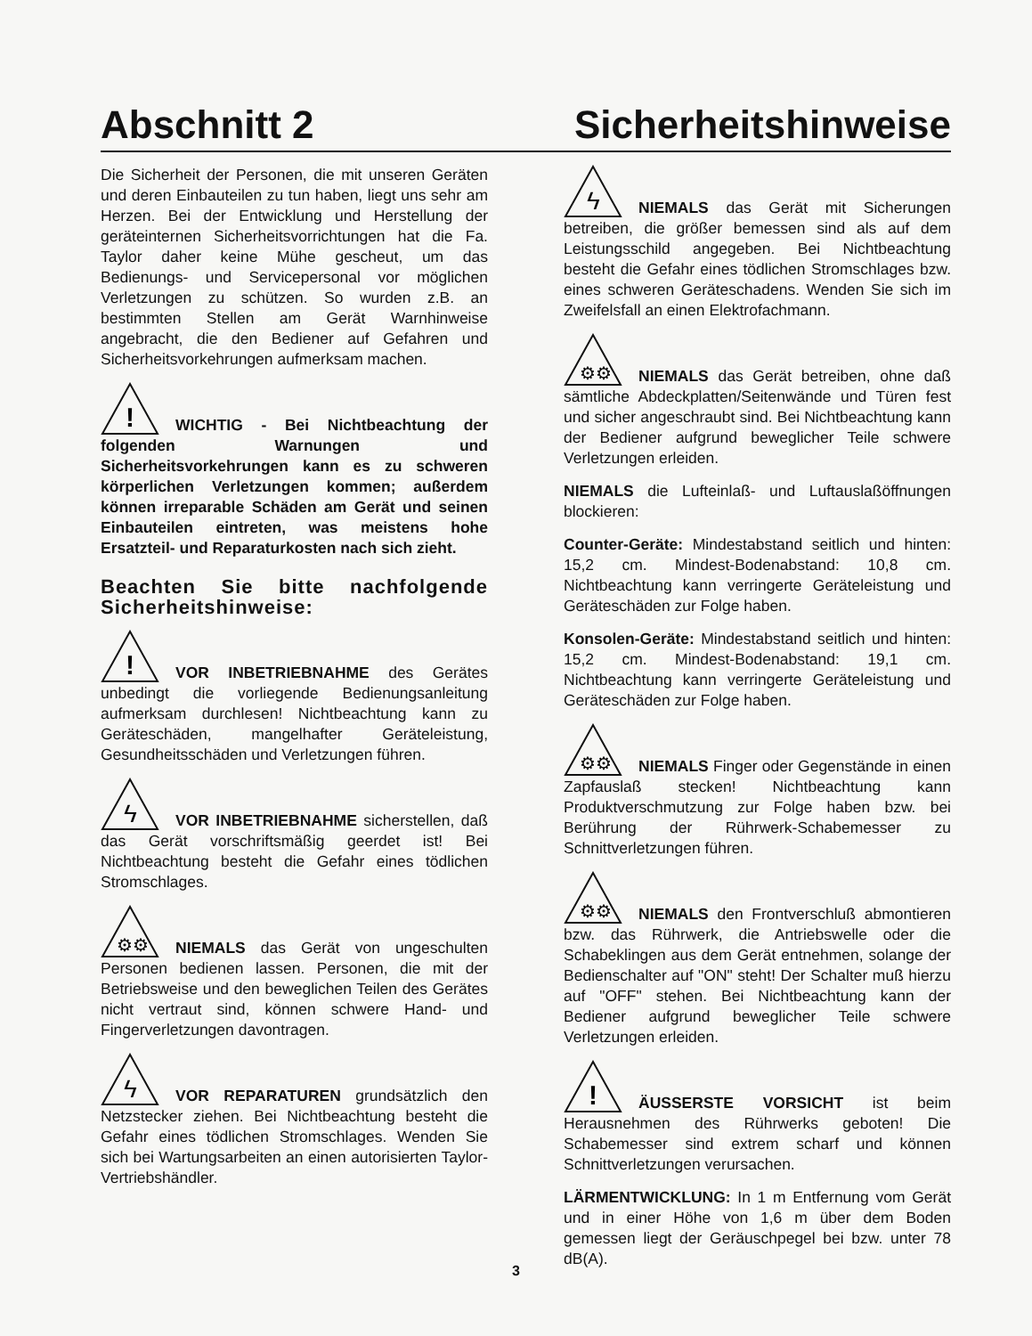Abschnitt 2 Sicherheitshinweise
Die Sicherheit der Personen, die mit unseren Geräten und deren Einbauteilen zu tun haben, liegt uns sehr am Herzen. Bei der Entwicklung und Herstellung der geräteinternen Sicherheitsvorrichtungen hat die Fa. Taylor daher keine Mühe gescheut, um das Bedienungs- und Servicepersonal vor möglichen Verletzungen zu schützen. So wurden z.B. an bestimmten Stellen am Gerät Warnhinweise angebracht, die den Bediener auf Gefahren und Sicherheitsvorkehrungen aufmerksam machen.
!
WICHTIG - Bei Nichtbeachtung der folgenden Warnungen und Sicherheitsvorkehrungen kann es zu schweren körperlichen Verletzungen kommen; außerdem können irreparable Schäden am Gerät und seinen Einbauteilen eintreten, was meistens hohe Ersatzteil- und Reparaturkosten nach sich zieht.
Beachten Sie bitte nachfolgende Sicherheitshinweise:
!
VOR INBETRIEBNAHME des Gerätes unbedingt die vorliegende Bedienungsanleitung aufmerksam durchlesen! Nichtbeachtung kann zu Geräteschäden, mangelhafter Geräteleistung, Gesundheitsschäden und Verletzungen führen.
ϟ
VOR INBETRIEBNAHME sicherstellen, daß das Gerät vorschriftsmäßig geerdet ist! Bei Nichtbeachtung besteht die Gefahr eines tödlichen Stromschlages.
⚙⚙
NIEMALS das Gerät von ungeschulten Personen bedienen lassen. Personen, die mit der Betriebsweise und den beweglichen Teilen des Gerätes nicht vertraut sind, können schwere Hand- und Fingerverletzungen davontragen.
ϟ
VOR REPARATUREN grundsätzlich den Netzstecker ziehen. Bei Nichtbeachtung besteht die Gefahr eines tödlichen Stromschlages. Wenden Sie sich bei Wartungsarbeiten an einen autorisierten Taylor-Vertriebshändler.
ϟ
NIEMALS das Gerät mit Sicherungen betreiben, die größer bemessen sind als auf dem Leistungsschild angegeben. Bei Nichtbeachtung besteht die Gefahr eines tödlichen Stromschlages bzw. eines schweren Geräteschadens. Wenden Sie sich im Zweifelsfall an einen Elektrofachmann.
⚙⚙
NIEMALS das Gerät betreiben, ohne daß sämtliche Abdeckplatten/Seitenwände und Türen fest und sicher angeschraubt sind. Bei Nichtbeachtung kann der Bediener aufgrund beweglicher Teile schwere Verletzungen erleiden.
NIEMALS die Lufteinlaß- und Luftauslaßöffnungen blockieren:
Counter-Geräte: Mindestabstand seitlich und hinten: 15,2 cm. Mindest-Bodenabstand: 10,8 cm. Nichtbeachtung kann verringerte Geräteleistung und Geräteschäden zur Folge haben.
Konsolen-Geräte: Mindestabstand seitlich und hinten: 15,2 cm. Mindest-Bodenabstand: 19,1 cm. Nichtbeachtung kann verringerte Geräteleistung und Geräteschäden zur Folge haben.
⚙⚙
NIEMALS Finger oder Gegenstände in einen Zapfauslaß stecken! Nichtbeachtung kann Produktverschmutzung zur Folge haben bzw. bei Berührung der Rührwerk-Schabemesser zu Schnittverletzungen führen.
⚙⚙
NIEMALS den Frontverschluß abmontieren bzw. das Rührwerk, die Antriebswelle oder die Schabeklingen aus dem Gerät entnehmen, solange der Bedienschalter auf "ON" steht! Der Schalter muß hierzu auf "OFF" stehen. Bei Nichtbeachtung kann der Bediener aufgrund beweglicher Teile schwere Verletzungen erleiden.
!
ÄUSSERSTE VORSICHT ist beim Herausnehmen des Rührwerks geboten! Die Schabemesser sind extrem scharf und können Schnittverletzungen verursachen.
LÄRMENTWICKLUNG: In 1 m Entfernung vom Gerät und in einer Höhe von 1,6 m über dem Boden gemessen liegt der Geräuschpegel bei bzw. unter 78 dB(A).
3